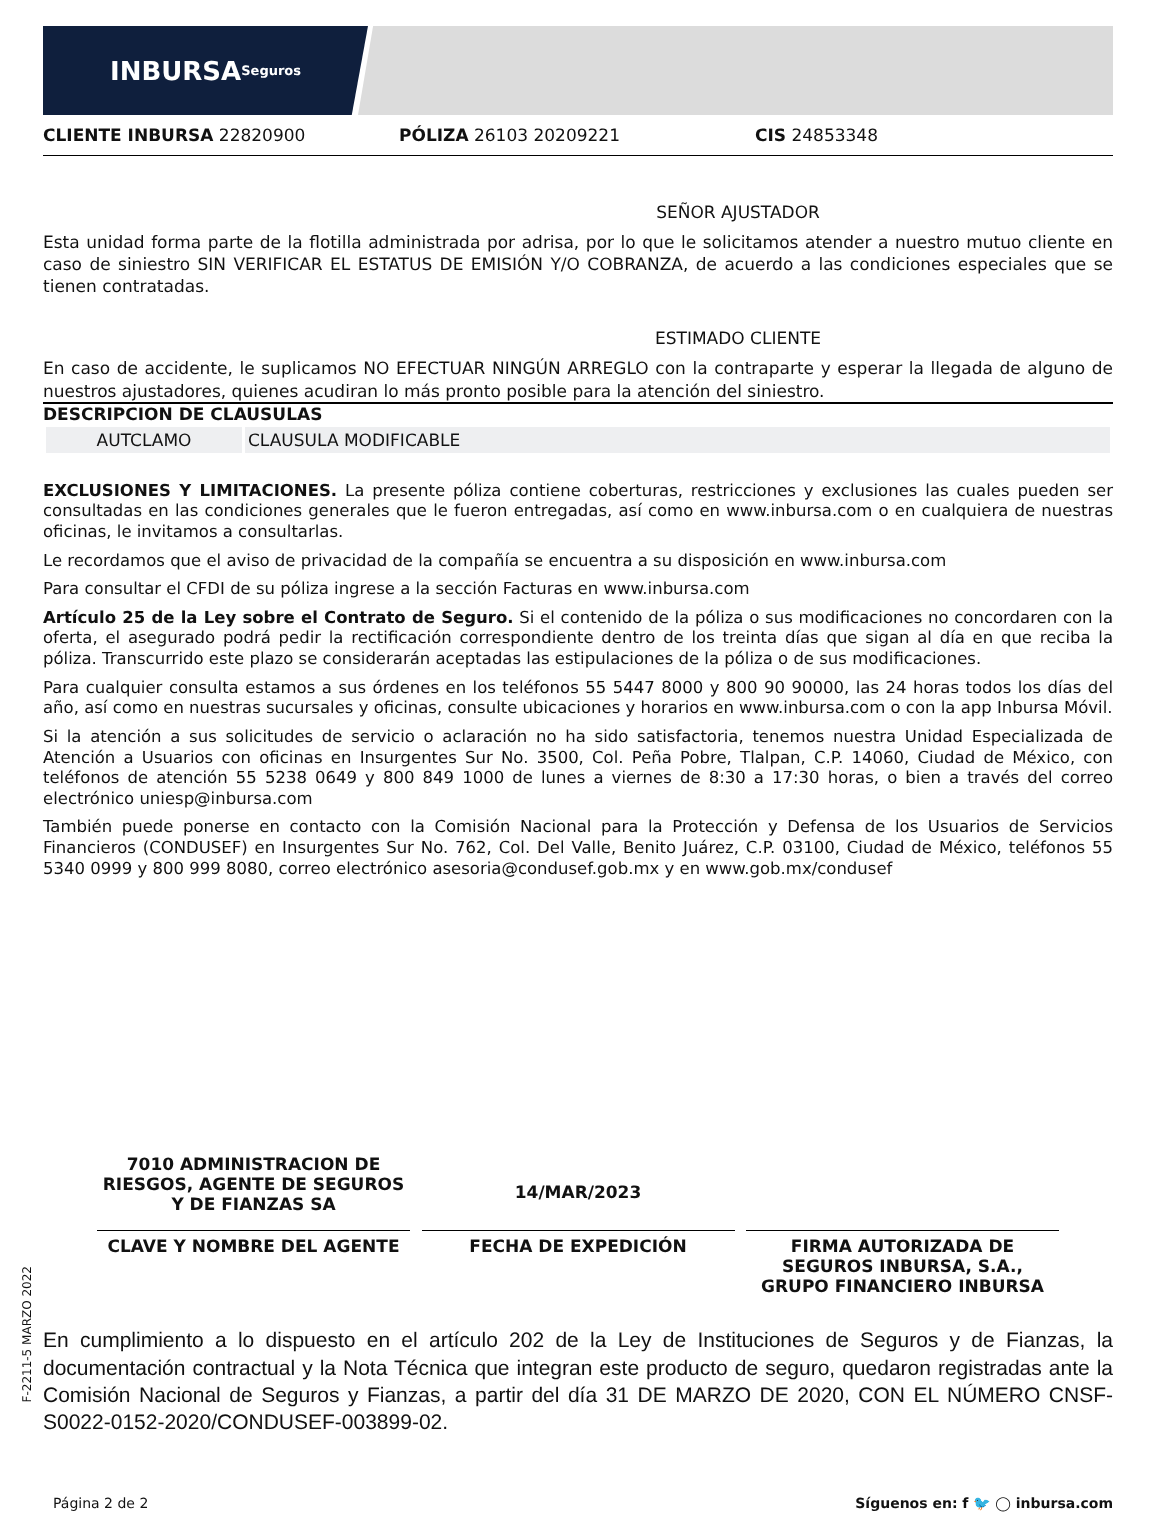INBURSA Seguros
CLIENTE INBURSA 22820900 PÓLIZA 26103 20209221 CIS 24853348
SEÑOR AJUSTADOR
Esta unidad forma parte de la flotilla administrada por adrisa, por lo que le solicitamos atender a nuestro mutuo cliente en caso de siniestro SIN VERIFICAR EL ESTATUS DE EMISIÓN Y/O COBRANZA, de acuerdo a las condiciones especiales que se tienen contratadas.
ESTIMADO CLIENTE
En caso de accidente, le suplicamos NO EFECTUAR NINGÚN ARREGLO con la contraparte y esperar la llegada de alguno de nuestros ajustadores, quienes acudiran lo más pronto posible para la atención del siniestro.
DESCRIPCION DE CLAUSULAS
| AUTCLAMO | CLAUSULA MODIFICABLE |
EXCLUSIONES Y LIMITACIONES. La presente póliza contiene coberturas, restricciones y exclusiones las cuales pueden ser consultadas en las condiciones generales que le fueron entregadas, así como en www.inbursa.com o en cualquiera de nuestras oficinas, le invitamos a consultarlas.
Le recordamos que el aviso de privacidad de la compañía se encuentra a su disposición en www.inbursa.com
Para consultar el CFDI de su póliza ingrese a la sección Facturas en www.inbursa.com
Artículo 25 de la Ley sobre el Contrato de Seguro. Si el contenido de la póliza o sus modificaciones no concordaren con la oferta, el asegurado podrá pedir la rectificación correspondiente dentro de los treinta días que sigan al día en que reciba la póliza. Transcurrido este plazo se considerarán aceptadas las estipulaciones de la póliza o de sus modificaciones.
Para cualquier consulta estamos a sus órdenes en los teléfonos 55 5447 8000 y 800 90 90000, las 24 horas todos los días del año, así como en nuestras sucursales y oficinas, consulte ubicaciones y horarios en www.inbursa.com o con la app Inbursa Móvil.
Si la atención a sus solicitudes de servicio o aclaración no ha sido satisfactoria, tenemos nuestra Unidad Especializada de Atención a Usuarios con oficinas en Insurgentes Sur No. 3500, Col. Peña Pobre, Tlalpan, C.P. 14060, Ciudad de México, con teléfonos de atención 55 5238 0649 y 800 849 1000 de lunes a viernes de 8:30 a 17:30 horas, o bien a través del correo electrónico uniesp@inbursa.com
También puede ponerse en contacto con la Comisión Nacional para la Protección y Defensa de los Usuarios de Servicios Financieros (CONDUSEF) en Insurgentes Sur No. 762, Col. Del Valle, Benito Juárez, C.P. 03100, Ciudad de México, teléfonos 55 5340 0999 y 800 999 8080, correo electrónico asesoria@condusef.gob.mx y en www.gob.mx/condusef
7010 ADMINISTRACION DE RIESGOS, AGENTE DE SEGUROS Y DE FIANZAS SA
CLAVE Y NOMBRE DEL AGENTE
14/MAR/2023
FECHA DE EXPEDICIÓN
FIRMA AUTORIZADA DE SEGUROS INBURSA, S.A., GRUPO FINANCIERO INBURSA
En cumplimiento a lo dispuesto en el artículo 202 de la Ley de Instituciones de Seguros y de Fianzas, la documentación contractual y la Nota Técnica que integran este producto de seguro, quedaron registradas ante la Comisión Nacional de Seguros y Fianzas, a partir del día 31 DE MARZO DE 2020, CON EL NÚMERO CNSF-S0022-0152-2020/CONDUSEF-003899-02.
Página 2 de 2 Síguenos en: f 🐦 ◯ inbursa.com
F-2211-5 MARZO 2022